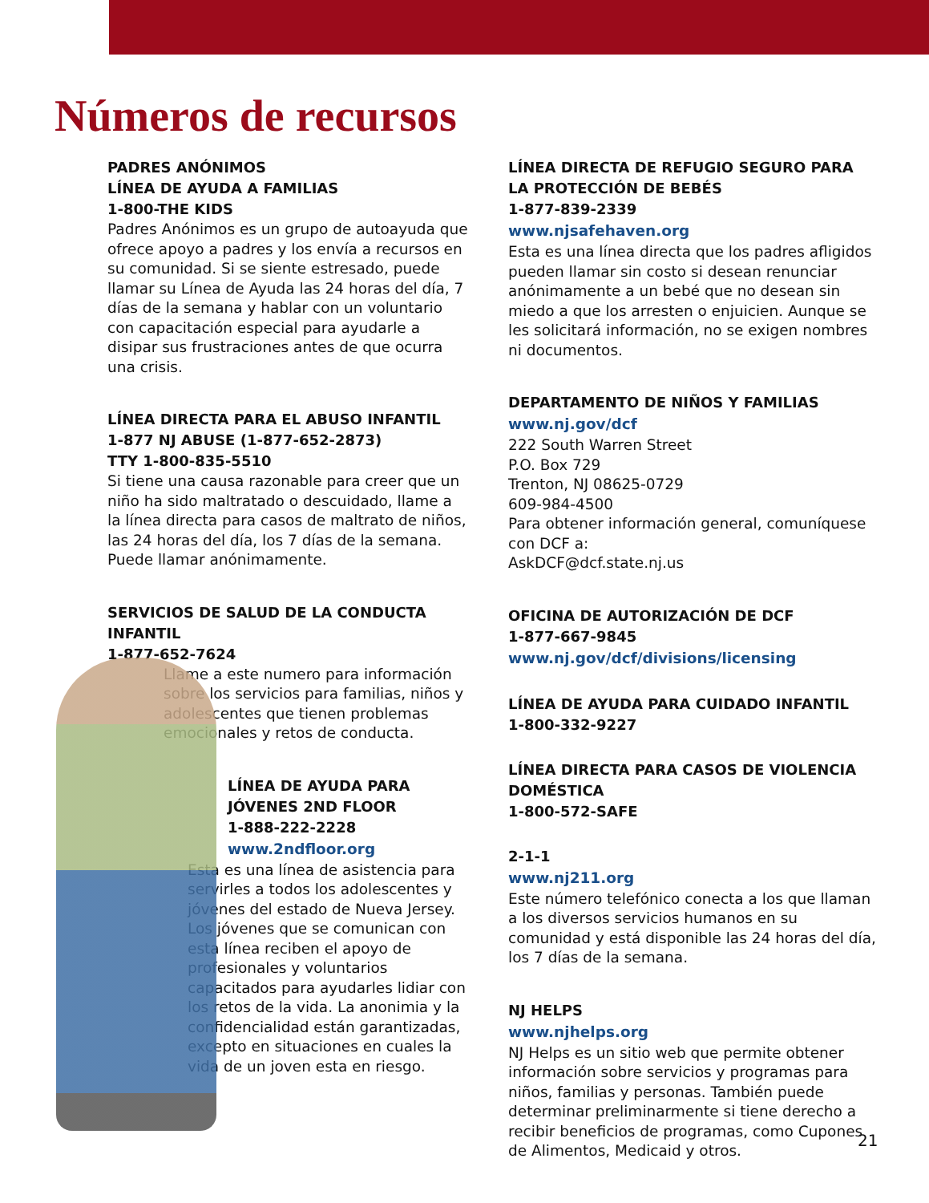Números de recursos
PADRES ANÓNIMOS
LÍNEA DE AYUDA A FAMILIAS
1-800-THE KIDS
Padres Anónimos es un grupo de autoayuda que ofrece apoyo a padres y los envía a recursos en su comunidad. Si se siente estresado, puede llamar su Línea de Ayuda las 24 horas del día, 7 días de la semana y hablar con un voluntario con capacitación especial para ayudarle a disipar sus frustraciones antes de que ocurra una crisis.
LÍNEA DIRECTA PARA EL ABUSO INFANTIL
1-877 NJ ABUSE (1-877-652-2873)
TTY 1-800-835-5510
Si tiene una causa razonable para creer que un niño ha sido maltratado o descuidado, llame a la línea directa para casos de maltrato de niños, las 24 horas del día, los 7 días de la semana. Puede llamar anónimamente.
SERVICIOS DE SALUD DE LA CONDUCTA INFANTIL
1-877-652-7624
Llame a este numero para información sobre los servicios para familias, niños y adolescentes que tienen problemas emocionales y retos de conducta.
LÍNEA DE AYUDA PARA JÓVENES 2ND FLOOR
1-888-222-2228
www.2ndfloor.org
Esta es una línea de asistencia para servirles a todos los adolescentes y jóvenes del estado de Nueva Jersey. Los jóvenes que se comunican con esta línea reciben el apoyo de profesionales y voluntarios capacitados para ayudarles lidiar con los retos de la vida. La anonimia y la confidencialidad están garantizadas, excepto en situaciones en cuales la vida de un joven esta en riesgo.
LÍNEA DIRECTA DE REFUGIO SEGURO PARA LA PROTECCIÓN DE BEBÉS
1-877-839-2339
www.njsafehaven.org
Esta es una línea directa que los padres afligidos pueden llamar sin costo si desean renunciar anónimamente a un bebé que no desean sin miedo a que los arresten o enjuicien. Aunque se les solicitará información, no se exigen nombres ni documentos.
DEPARTAMENTO DE NIÑOS Y FAMILIAS
www.nj.gov/dcf
222 South Warren Street
P.O. Box 729
Trenton, NJ 08625-0729
609-984-4500
Para obtener información general, comuníquese con DCF a:
AskDCF@dcf.state.nj.us
OFICINA DE AUTORIZACIÓN DE DCF
1-877-667-9845
www.nj.gov/dcf/divisions/licensing
LÍNEA DE AYUDA PARA CUIDADO INFANTIL
1-800-332-9227
LÍNEA DIRECTA PARA CASOS DE VIOLENCIA DOMÉSTICA
1-800-572-SAFE
2-1-1
www.nj211.org
Este número telefónico conecta a los que llaman a los diversos servicios humanos en su comunidad y está disponible las 24 horas del día, los 7 días de la semana.
NJ HELPS
www.njhelps.org
NJ Helps es un sitio web que permite obtener información sobre servicios y programas para niños, familias y personas. También puede determinar preliminarmente si tiene derecho a recibir beneficios de programas, como Cupones de Alimentos, Medicaid y otros.
21